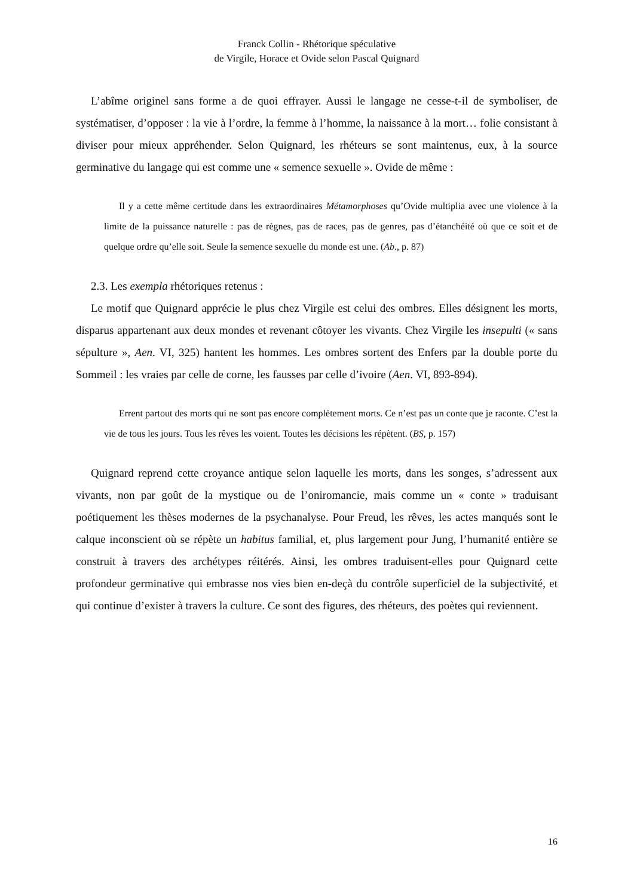Franck Collin - Rhétorique spéculative
de Virgile, Horace et Ovide selon Pascal Quignard
L’abîme originel sans forme a de quoi effrayer. Aussi le langage ne cesse-t-il de symboliser, de systématiser, d’opposer : la vie à l’ordre, la femme à l’homme, la naissance à la mort… folie consistant à diviser pour mieux appréhender. Selon Quignard, les rhéteurs se sont maintenus, eux, à la source germinative du langage qui est comme une « semence sexuelle ». Ovide de même :
Il y a cette même certitude dans les extraordinaires Métamorphoses qu’Ovide multiplia avec une violence à la limite de la puissance naturelle : pas de règnes, pas de races, pas de genres, pas d’étanchéité où que ce soit et de quelque ordre qu’elle soit. Seule la semence sexuelle du monde est une. (Ab., p. 87)
2.3. Les exempla rhétoriques retenus :
Le motif que Quignard apprécie le plus chez Virgile est celui des ombres. Elles désignent les morts, disparus appartenant aux deux mondes et revenant côtoyer les vivants. Chez Virgile les insepulti (« sans sépulture », Aen. VI, 325) hantent les hommes. Les ombres sortent des Enfers par la double porte du Sommeil : les vraies par celle de corne, les fausses par celle d’ivoire (Aen. VI, 893-894).
Errent partout des morts qui ne sont pas encore complètement morts. Ce n’est pas un conte que je raconte. C’est la vie de tous les jours. Tous les rêves les voient. Toutes les décisions les répètent. (BS, p. 157)
Quignard reprend cette croyance antique selon laquelle les morts, dans les songes, s’adressent aux vivants, non par goût de la mystique ou de l’oniromancie, mais comme un « conte » traduisant poétiquement les thèses modernes de la psychanalyse. Pour Freud, les rêves, les actes manqués sont le calque inconscient où se répète un habitus familial, et, plus largement pour Jung, l’humanité entière se construit à travers des archétypes réitérés. Ainsi, les ombres traduisent-elles pour Quignard cette profondeur germinative qui embrasse nos vies bien en-deçà du contrôle superficiel de la subjectivité, et qui continue d’exister à travers la culture. Ce sont des figures, des rhéteurs, des poètes qui reviennent.
16